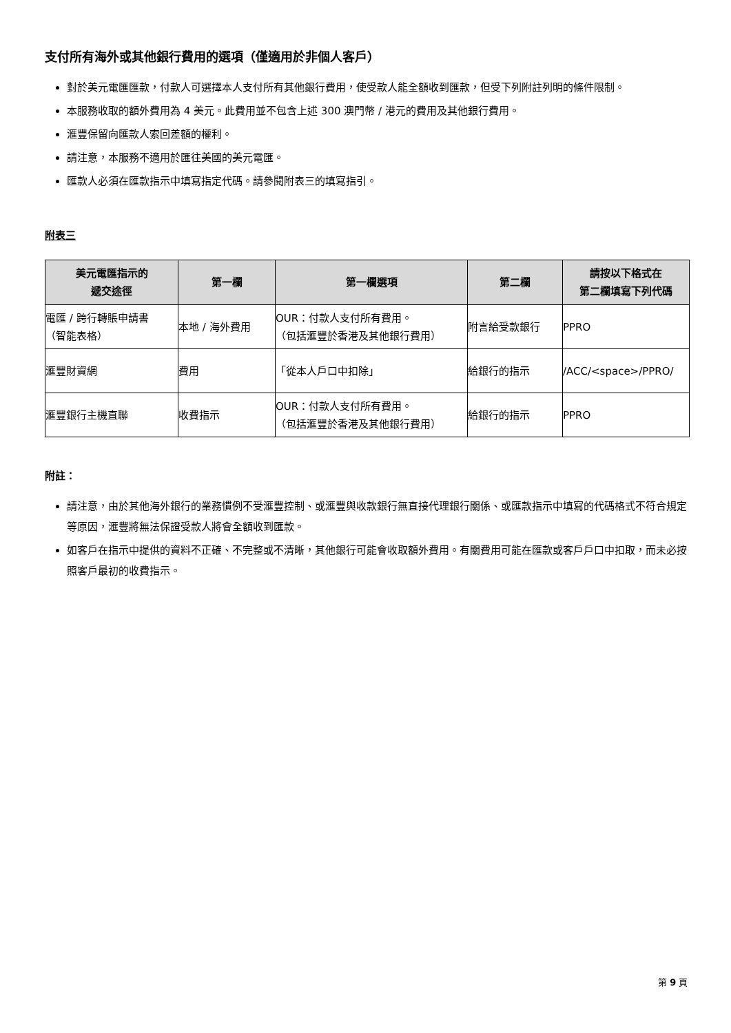支付所有海外或其他銀行費用的選項（僅適用於非個人客戶）
對於美元電匯匯款，付款人可選擇本人支付所有其他銀行費用，使受款人能全額收到匯款，但受下列附註列明的條件限制。
本服務收取的額外費用為 4 美元。此費用並不包含上述 300 澳門幣 / 港元的費用及其他銀行費用。
滙豐保留向匯款人索回差額的權利。
請注意，本服務不適用於匯往美國的美元電匯。
匯款人必須在匯款指示中填寫指定代碼。請參閱附表三的填寫指引。
附表三
| 美元電匯指示的 遞交途徑 | 第一欄 | 第一欄選項 | 第二欄 | 請按以下格式在 第二欄填寫下列代碼 |
| --- | --- | --- | --- | --- |
| 電匯 / 跨行轉賬申請書 （智能表格） | 本地 / 海外費用 | OUR：付款人支付所有費用。 （包括滙豐於香港及其他銀行費用） | 附言給受款銀行 | PPRO |
| 滙豐財資網 | 費用 | 「從本人戶口中扣除」 | 給銀行的指示 | /ACC/<space>/PPRO/ |
| 滙豐銀行主機直聯 | 收費指示 | OUR：付款人支付所有費用。 （包括滙豐於香港及其他銀行費用） | 給銀行的指示 | PPRO |
附註：
請注意，由於其他海外銀行的業務慣例不受滙豐控制、或滙豐與收款銀行無直接代理銀行關係、或匯款指示中填寫的代碼格式不符合規定等原因，滙豐將無法保證受款人將會全額收到匯款。
如客戶在指示中提供的資料不正確、不完整或不清晰，其他銀行可能會收取額外費用。有關費用可能在匯款或客戶戶口中扣取，而未必按照客戶最初的收費指示。
第 9 頁